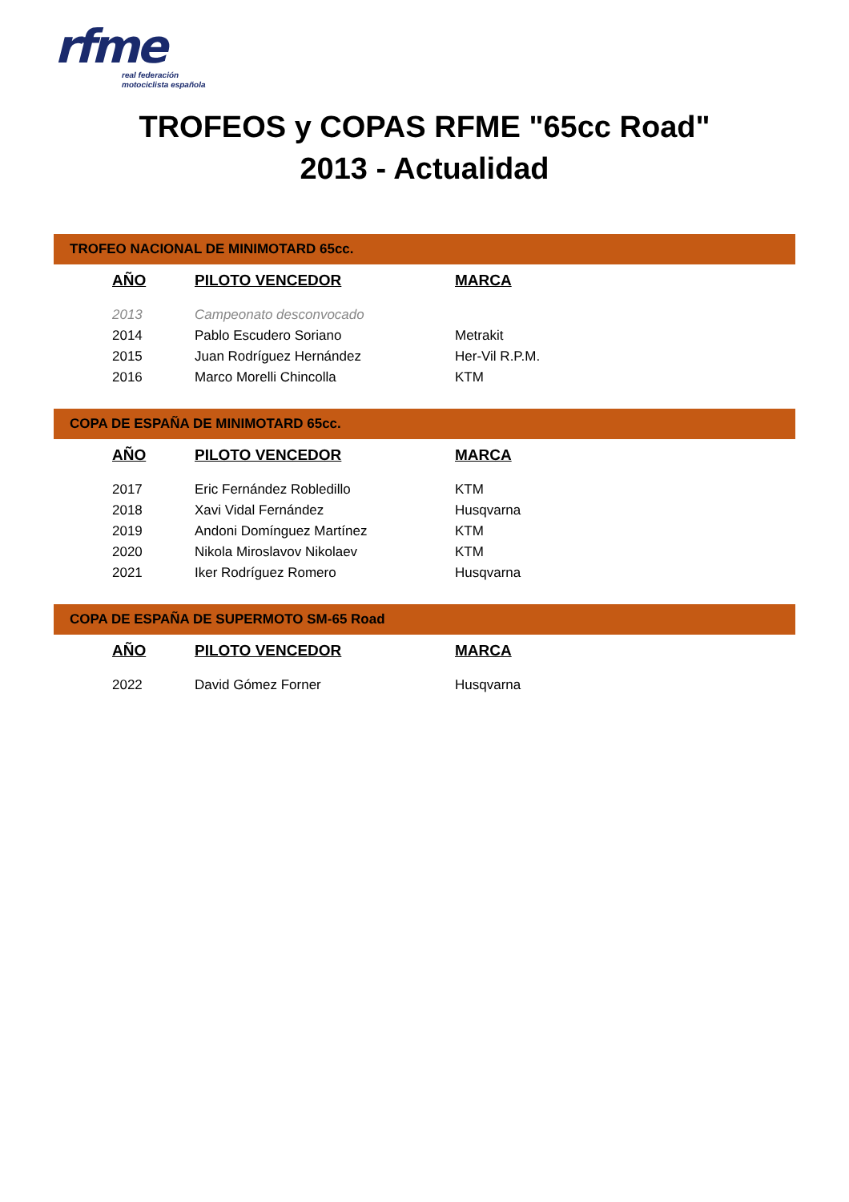rfme
real federación
motociclista española
TROFEOS y COPAS RFME "65cc Road"
2013 - Actualidad
TROFEO NACIONAL DE MINIMOTARD 65cc.
| AÑO | PILOTO VENCEDOR | MARCA |
| --- | --- | --- |
| 2013 | Campeonato desconvocado | |
| 2014 | Pablo Escudero Soriano | Metrakit |
| 2015 | Juan Rodríguez Hernández | Her-Vil R.P.M. |
| 2016 | Marco Morelli Chincolla | KTM |
COPA DE ESPAÑA DE MINIMOTARD 65cc.
| AÑO | PILOTO VENCEDOR | MARCA |
| --- | --- | --- |
| 2017 | Eric Fernández Robledillo | KTM |
| 2018 | Xavi Vidal Fernández | Husqvarna |
| 2019 | Andoni Domínguez Martínez | KTM |
| 2020 | Nikola Miroslavov Nikolaev | KTM |
| 2021 | Iker Rodríguez Romero | Husqvarna |
COPA DE ESPAÑA DE SUPERMOTO SM-65 Road
| AÑO | PILOTO VENCEDOR | MARCA |
| --- | --- | --- |
| 2022 | David Gómez Forner | Husqvarna |